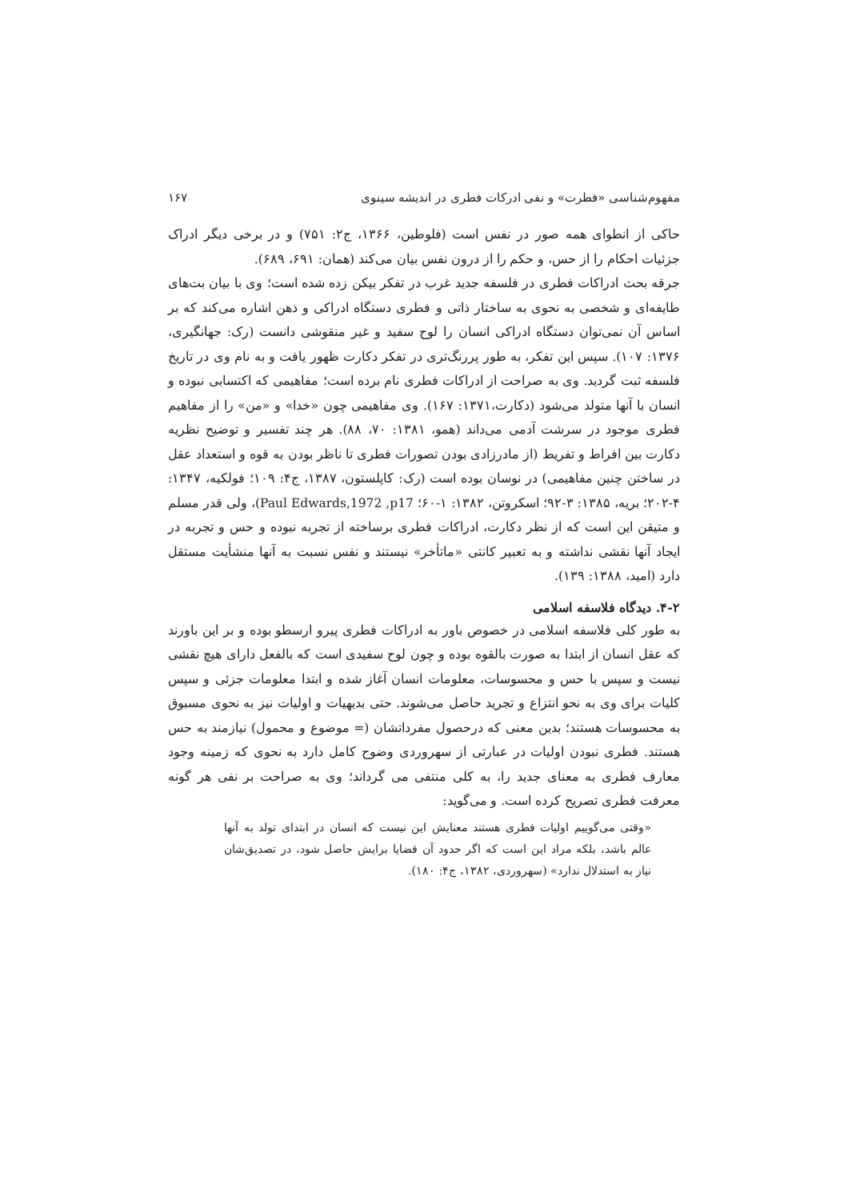مفهوم‌شناسی «فطرت» و نفی ادرکات فطری در اندیشه سینوی ۱۶۷
حاکی از انطوای همه صور در نفس است (فلوطین، ۱۳۶۶، ج۲: ۷۵۱) و در برخی دیگر ادراک جزئیات احکام را از حس، و حکم را از درون نفس بیان می‌کند (همان: ۶۹۱، ۶۸۹).
جرقه بحث ادراکات فطری در فلسفه جدید غرب در تفکر بیکن زده شده است؛ وی با بیان بت‌های طایفه‌ای و شخصی به نحوی به ساختار ذاتی و فطری دستگاه ادراکی و ذهن اشاره می‌کند که بر اساس آن نمی‌توان دستگاه ادراکی انسان را لوح سفید و غیر منقوشی دانست (رک: جهانگیری، ۱۳۷۶: ۱۰۷). سپس این تفکر، به طور پررنگ‌تری در تفکر دکارت ظهور یافت و به نام وی در تاریخ فلسفه ثبت گردید. وی به صراحت از ادراکات فطری نام برده است؛ مفاهیمی که اکتسابی نبوده و انسان با آنها متولد می‌شود (دکارت،۱۳۷۱: ۱۶۷). وی مفاهیمی چون «خدا» و «من» را از مفاهیم فطری موجود در سرشت آدمی می‌داند (همو، ۱۳۸۱: ۷۰، ۸۸). هر چند تفسیر و توضیح نظریه دکارت بین افراط و تفریط (از مادرزادی بودن تصورات فطری تا ناظر بودن به قوه و استعداد عقل در ساختن چنین مفاهیمی) در نوسان بوده است (رک: کاپلستون، ۱۳۸۷، ج۴: ۱۰۹؛ فولکیه، ۱۳۴۷: ۴-۲۰۲؛ بریه، ۱۳۸۵: ۳-۹۲؛ اسکروتن، ۱۳۸۲: ۱-۶۰؛ Paul Edwards,1972 ,p17)، ولی قدر مسلم و متیقن این است که از نظر دکارت، ادراکات فطری برساخته از تجربه نبوده و حس و تجربه در ایجاد آنها نقشی نداشته و به تعبیر کانتی «ماتأخر» نیستند و نفس نسبت به آنها منشأیت مستقل دارد (امید، ۱۳۸۸: ۱۳۹).
۴-۲. دیدگاه فلاسفه اسلامی
به طور کلی فلاسفه اسلامی در خصوص باور به ادراکات فطری پیرو ارسطو بوده و بر این باورند که عقل انسان از ابتدا به صورت بالقوه بوده و چون لوح سفیدی است که بالفعل دارای هیچ نقشی نیست و سپس با حس و محسوسات، معلومات انسان آغاز شده و ابتدا معلومات جزئی و سپس کلیات برای وی به نحو انتزاع و تجرید حاصل می‌شوند. حتی بدیهیات و اولیات نیز به نحوی مسبوق به محسوسات هستند؛ بدین معنی که درحصول مفرداتشان (= موضوع و محمول) نیازمند به حس هستند. فطری نبودن اولیات در عبارتی از سهروردی وضوح کامل دارد به نحوی که زمینه وجود معارف فطری به معنای جدید را، به کلی منتفی می گرداند؛ وی به صراحت بر نفی هر گونه معرفت فطری تصریح کرده است. و می‌گوید:
«وقتی می‌گوییم اولیات فطری هستند معنایش این نیست که انسان در ابتدای تولد به آنها عالم باشد، بلکه مراد این است که اگر حدود آن قضایا برایش حاصل شود، در تصدیق‌شان نیاز به استدلال ندارد» (سهروردی، ۱۳۸۲، ج۴: ۱۸۰).